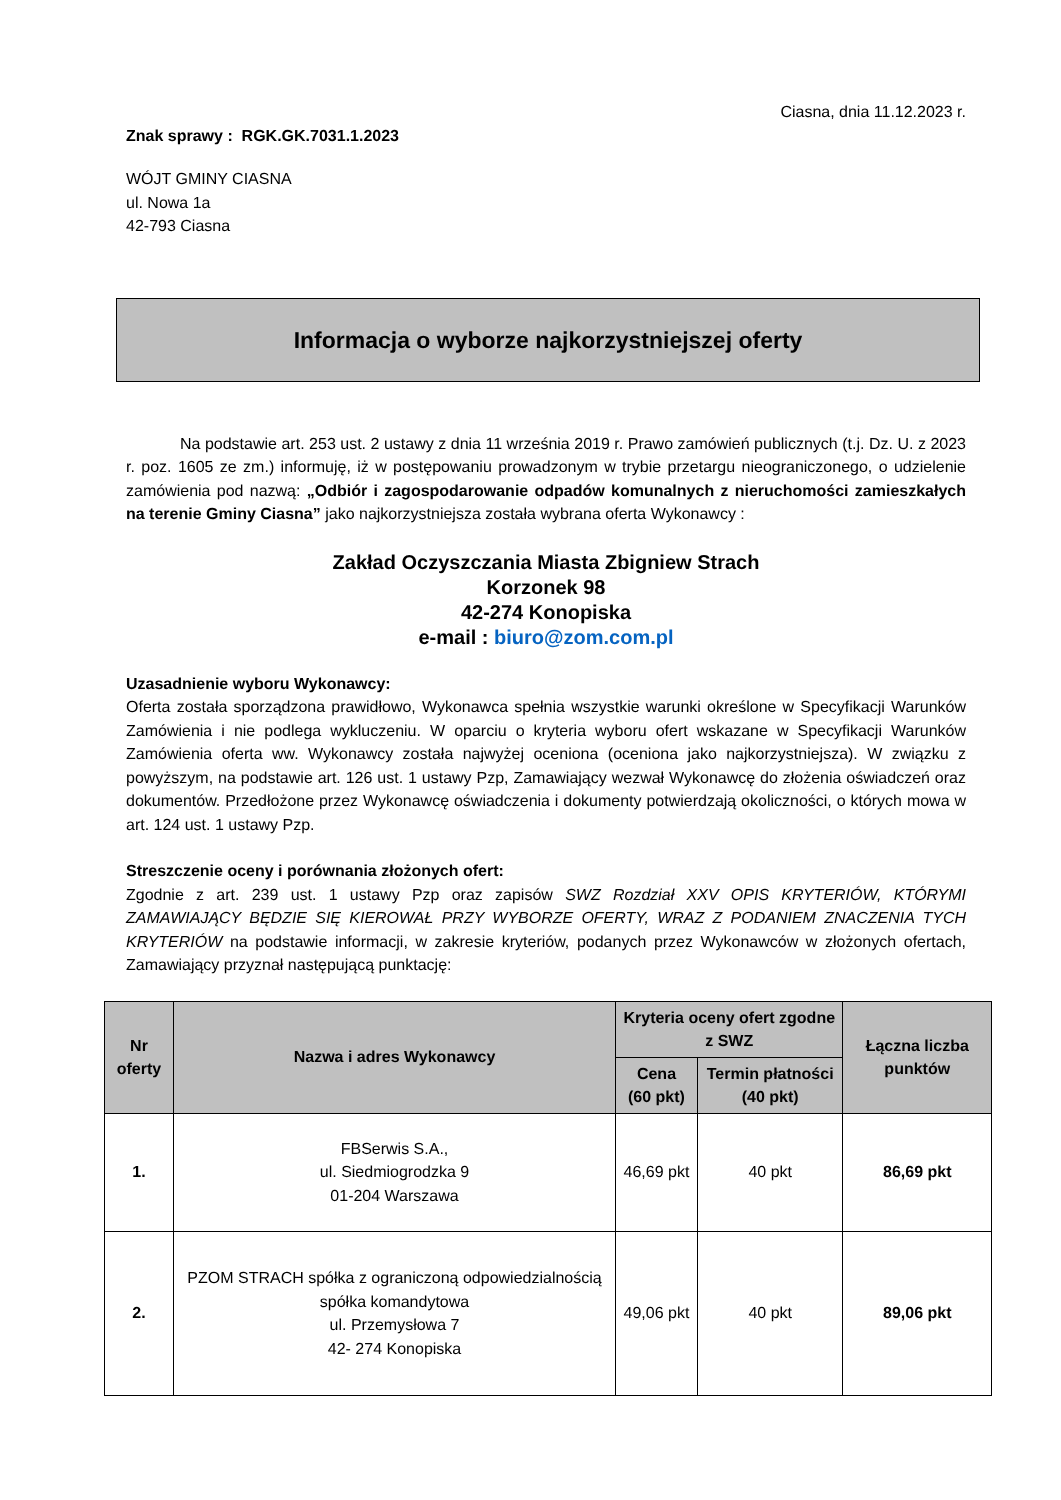Ciasna, dnia 11.12.2023 r.
Znak sprawy : RGK.GK.7031.1.2023
WÓJT GMINY CIASNA
ul. Nowa 1a
42-793 Ciasna
Informacja o wyborze najkorzystniejszej oferty
Na podstawie art. 253 ust. 2 ustawy z dnia 11 września 2019 r. Prawo zamówień publicznych (t.j. Dz. U. z 2023 r. poz. 1605 ze zm.) informuję, iż w postępowaniu prowadzonym w trybie przetargu nieograniczonego, o udzielenie zamówienia pod nazwą: „Odbiór i zagospodarowanie odpadów komunalnych z nieruchomości zamieszkałych na terenie Gminy Ciasna” jako najkorzystniejsza została wybrana oferta Wykonawcy :
Zakład Oczyszczania Miasta Zbigniew Strach
Korzonek 98
42-274 Konopiska
e-mail : biuro@zom.com.pl
Uzasadnienie wyboru Wykonawcy:
Oferta została sporządzona prawidłowo, Wykonawca spełnia wszystkie warunki określone w Specyfikacji Warunków Zamówienia i nie podlega wykluczeniu. W oparciu o kryteria wyboru ofert wskazane w Specyfikacji Warunków Zamówienia oferta ww. Wykonawcy została najwyżej oceniona (oceniona jako najkorzystniejsza). W związku z powyższym, na podstawie art. 126 ust. 1 ustawy Pzp, Zamawiający wezwał Wykonawcę do złożenia oświadczeń oraz dokumentów. Przedłożone przez Wykonawcę oświadczenia i dokumenty potwierdzają okoliczności, o których mowa w art. 124 ust. 1 ustawy Pzp.
Streszczenie oceny i porównania złożonych ofert:
Zgodnie z art. 239 ust. 1 ustawy Pzp oraz zapisów SWZ Rozdział XXV OPIS KRYTERIÓW, KTÓRYMI ZAMAWIAJĄCY BĘDZIE SIĘ KIEROWAŁ PRZY WYBORZE OFERTY, WRAZ Z PODANIEM ZNACZENIA TYCH KRYTERIÓW na podstawie informacji, w zakresie kryteriów, podanych przez Wykonawców w złożonych ofertach, Zamawiający przyznał następującą punktację:
| Nr oferty | Nazwa i adres Wykonawcy | Kryteria oceny ofert zgodne z SWZ | | Łączna liczba punktów |
| --- | --- | --- | --- | --- |
| | | Cena (60 pkt) | Termin płatności (40 pkt) | |
| 1. | FBSerwis S.A., ul. Siedmiogrodzka 9 01-204 Warszawa | 46,69 pkt | 40 pkt | 86,69 pkt |
| 2. | PZOM STRACH spółka z ograniczoną odpowiedzialnością spółka komandytowa ul. Przemysłowa 7 42- 274 Konopiska | 49,06 pkt | 40 pkt | 89,06 pkt |